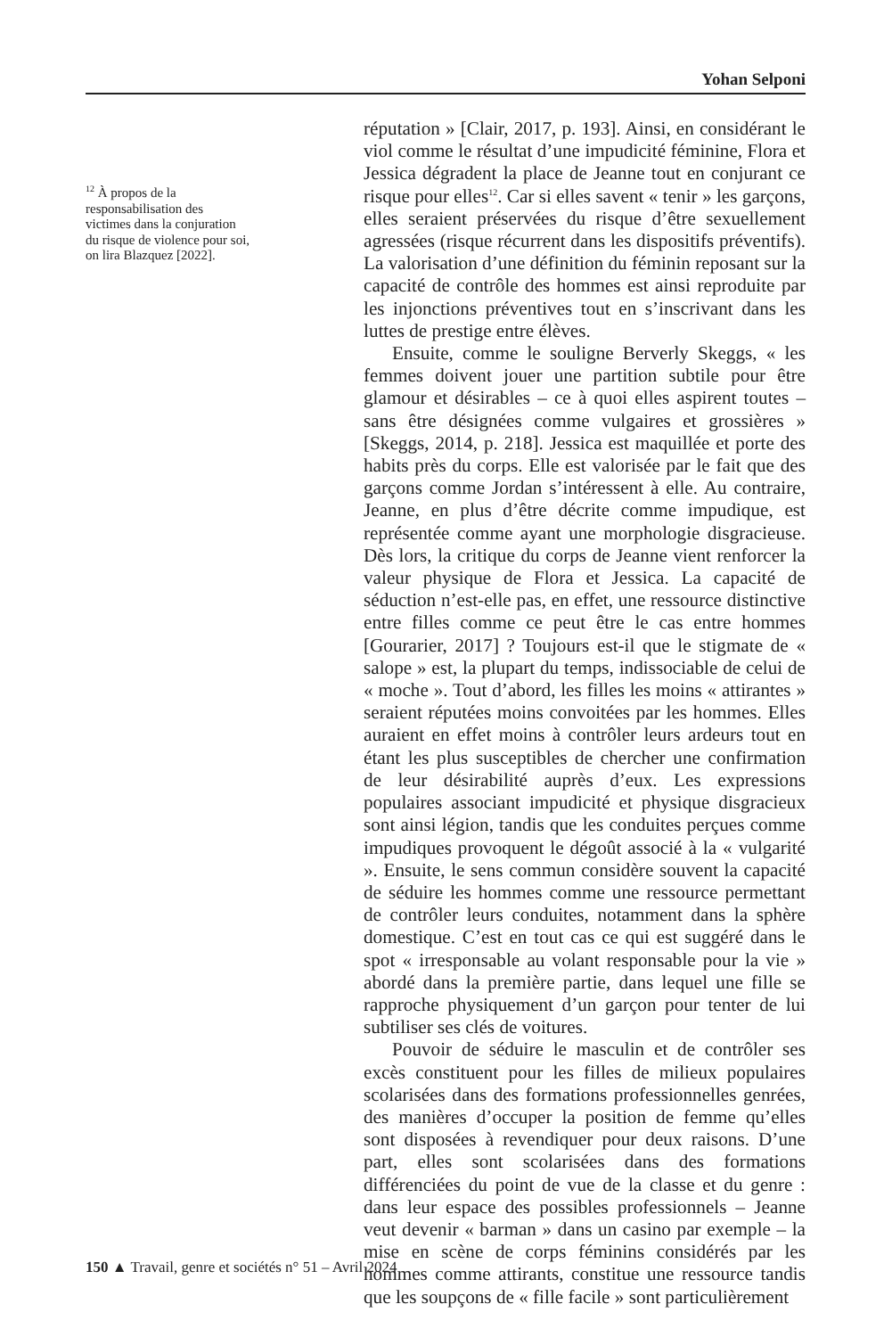Yohan Selponi
<sup>12</sup> À propos de la responsabilisation des victimes dans la conjuration du risque de violence pour soi, on lira Blazquez [2022].
réputation » [Clair, 2017, p. 193]. Ainsi, en considérant le viol comme le résultat d’une impudicité féminine, Flora et Jessica dégradent la place de Jeanne tout en conjurant ce risque pour elles<sup>12</sup>. Car si elles savent « tenir » les garçons, elles seraient préservées du risque d’être sexuellement agressées (risque récurrent dans les dispositifs préventifs). La valorisation d’une définition du féminin reposant sur la capacité de contrôle des hommes est ainsi reproduite par les injonctions préventives tout en s’inscrivant dans les luttes de prestige entre élèves.
Ensuite, comme le souligne Berverly Skeggs, « les femmes doivent jouer une partition subtile pour être glamour et désirables – ce à quoi elles aspirent toutes – sans être désignées comme vulgaires et grossières » [Skeggs, 2014, p. 218]. Jessica est maquillée et porte des habits près du corps. Elle est valorisée par le fait que des garçons comme Jordan s’intéressent à elle. Au contraire, Jeanne, en plus d’être décrite comme impudique, est représentée comme ayant une morphologie disgracieuse. Dès lors, la critique du corps de Jeanne vient renforcer la valeur physique de Flora et Jessica. La capacité de séduction n’est-elle pas, en effet, une ressource distinctive entre filles comme ce peut être le cas entre hommes [Gourarier, 2017] ? Toujours est-il que le stigmate de « salope » est, la plupart du temps, indissociable de celui de « moche ». Tout d’abord, les filles les moins « attirantes » seraient réputées moins convoitées par les hommes. Elles auraient en effet moins à contrôler leurs ardeurs tout en étant les plus susceptibles de chercher une confirmation de leur désirabilité auprès d’eux. Les expressions populaires associant impudicité et physique disgracieux sont ainsi légion, tandis que les conduites perçues comme impudiques provoquent le dégoût associé à la « vulgarité ». Ensuite, le sens commun considère souvent la capacité de séduire les hommes comme une ressource permettant de contrôler leurs conduites, notamment dans la sphère domestique. C’est en tout cas ce qui est suggéré dans le spot « irresponsable au volant responsable pour la vie » abordé dans la première partie, dans lequel une fille se rapproche physiquement d’un garçon pour tenter de lui subtiliser ses clés de voitures.
Pouvoir de séduire le masculin et de contrôler ses excès constituent pour les filles de milieux populaires scolarisées dans des formations professionnelles genrées, des manières d’occuper la position de femme qu’elles sont disposées à revendiquer pour deux raisons. D’une part, elles sont scolarisées dans des formations différenciées du point de vue de la classe et du genre : dans leur espace des possibles professionnels – Jeanne veut devenir « barman » dans un casino par exemple – la mise en scène de corps féminins considérés par les hommes comme attirants, constitue une ressource tandis que les soupçons de « fille facile » sont particulièrement
150 ▲ Travail, genre et sociétés n° 51 – Avril 2024